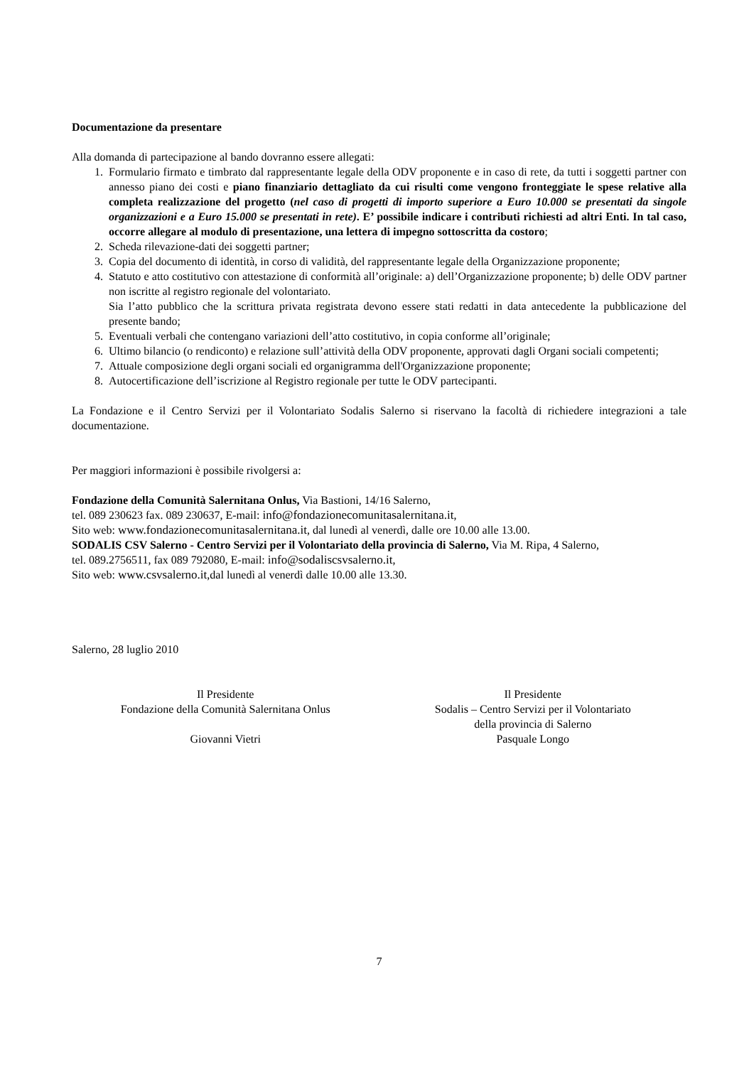Documentazione da presentare
Alla domanda di partecipazione al bando dovranno essere allegati:
1. Formulario firmato e timbrato dal rappresentante legale della ODV proponente e in caso di rete, da tutti i soggetti partner con annesso piano dei costi e piano finanziario dettagliato da cui risulti come vengono fronteggiate le spese relative alla completa realizzazione del progetto (nel caso di progetti di importo superiore a Euro 10.000 se presentati da singole organizzazioni e a Euro 15.000 se presentati in rete). E’ possibile indicare i contributi richiesti ad altri Enti. In tal caso, occorre allegare al modulo di presentazione, una lettera di impegno sottoscritta da costoro;
2. Scheda rilevazione-dati dei soggetti partner;
3. Copia del documento di identità, in corso di validità, del rappresentante legale della Organizzazione proponente;
4. Statuto e atto costitutivo con attestazione di conformità all’originale: a) dell’Organizzazione proponente; b) delle ODV partner non iscritte al registro regionale del volontariato.
Sia l’atto pubblico che la scrittura privata registrata devono essere stati redatti in data antecedente la pubblicazione del presente bando;
5. Eventuali verbali che contengano variazioni dell’atto costitutivo, in copia conforme all’originale;
6. Ultimo bilancio (o rendiconto) e relazione sull’attività della ODV proponente, approvati dagli Organi sociali competenti;
7. Attuale composizione degli organi sociali ed organigramma dell'Organizzazione proponente;
8. Autocertificazione dell’iscrizione al Registro regionale per tutte le ODV partecipanti.
La Fondazione e il Centro Servizi per il Volontariato Sodalis Salerno si riservano la facoltà di richiedere integrazioni a tale documentazione.
Per maggiori informazioni è possibile rivolgersi a:
Fondazione della Comunità Salernitana Onlus, Via Bastioni, 14/16 Salerno,
tel. 089 230623 fax. 089 230637, E-mail: info@fondazionecomunitasalernitana.it,
Sito web: www.fondazionecomunitasalernitana.it, dal lunedì al venerdì, dalle ore 10.00 alle 13.00.
SODALIS CSV Salerno - Centro Servizi per il Volontariato della provincia di Salerno, Via M. Ripa, 4 Salerno,
tel. 089.2756511, fax 089 792080, E-mail: info@sodaliscsvsalerno.it,
Sito web: www.csvsalerno.it,dal lunedì al venerdì dalle 10.00 alle 13.30.
Salerno, 28 luglio 2010
Il Presidente
Fondazione della Comunità Salernitana Onlus
Giovanni Vietri
Il Presidente
Sodalis – Centro Servizi per il Volontariato
della provincia di Salerno
Pasquale Longo
7